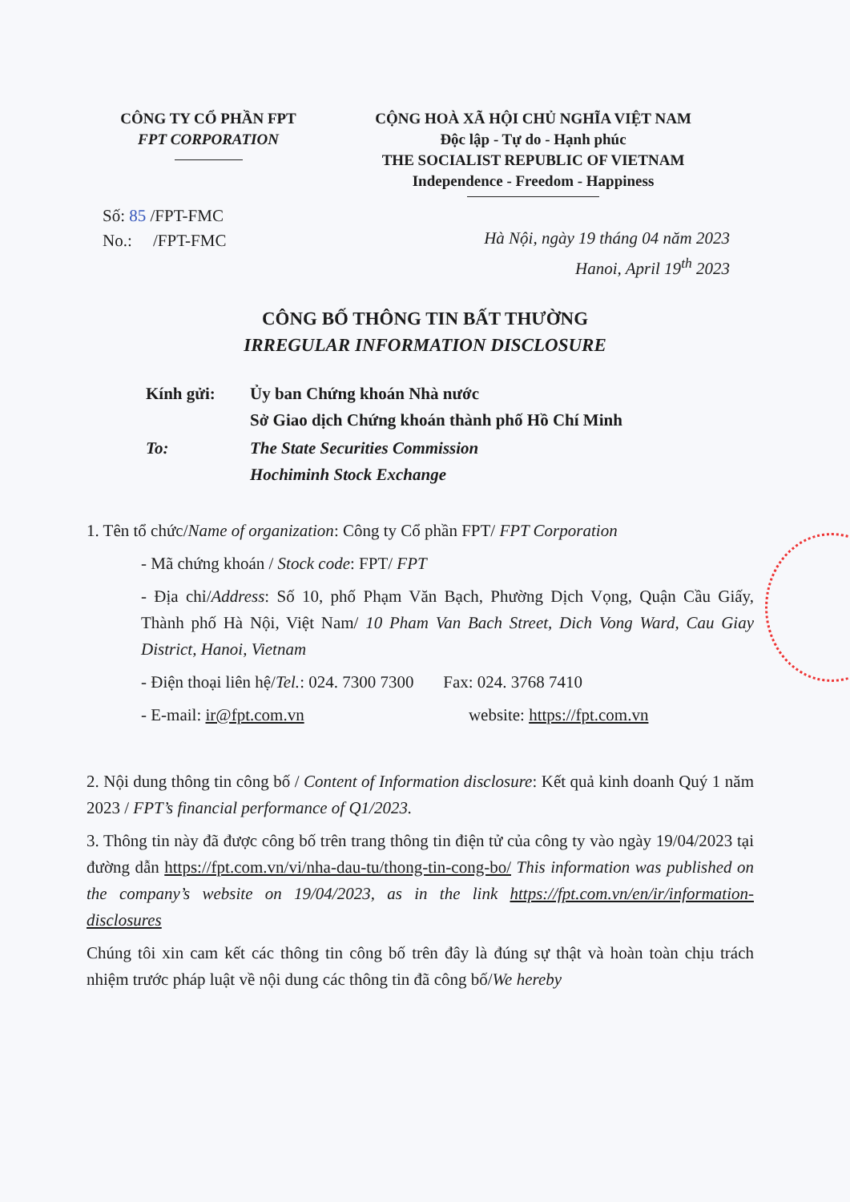CÔNG TY CỔ PHẦN FPT
FPT CORPORATION
CỘNG HOÀ XÃ HỘI CHỦ NGHĨA VIỆT NAM
Độc lập - Tự do - Hạnh phúc
THE SOCIALIST REPUBLIC OF VIETNAM
Independence - Freedom - Happiness
Số: 85 /FPT-FMC
No.: /FPT-FMC
Hà Nội, ngày 19 tháng 04 năm 2023
Hanoi, April 19<sup>th</sup> 2023
CÔNG BỐ THÔNG TIN BẤT THƯỜNG
IRREGULAR INFORMATION DISCLOSURE
| Kính gửi: | Ủy ban Chứng khoán Nhà nước Sở Giao dịch Chứng khoán thành phố Hồ Chí Minh |
| To: | The State Securities Commission Hochiminh Stock Exchange |
1. Tên tổ chức/Name of organization: Công ty Cổ phần FPT/ FPT Corporation
- Mã chứng khoán / Stock code: FPT/ FPT
- Địa chỉ/Address: Số 10, phố Phạm Văn Bạch, Phường Dịch Vọng, Quận Cầu Giấy, Thành phố Hà Nội, Việt Nam/ 10 Pham Van Bach Street, Dich Vong Ward, Cau Giay District, Hanoi, Vietnam
- Điện thoại liên hệ/Tel.: 024. 7300 7300 Fax: 024. 3768 7410
- E-mail: ir@fpt.com.vn website: https://fpt.com.vn
2. Nội dung thông tin công bố / Content of Information disclosure: Kết quả kinh doanh Quý 1 năm 2023 / FPT’s financial performance of Q1/2023.
3. Thông tin này đã được công bố trên trang thông tin điện tử của công ty vào ngày 19/04/2023 tại đường dẫn https://fpt.com.vn/vi/nha-dau-tu/thong-tin-cong-bo/ This information was published on the company’s website on 19/04/2023, as in the link https://fpt.com.vn/en/ir/information-disclosures
Chúng tôi xin cam kết các thông tin công bố trên đây là đúng sự thật và hoàn toàn chịu trách nhiệm trước pháp luật về nội dung các thông tin đã công bố/We hereby